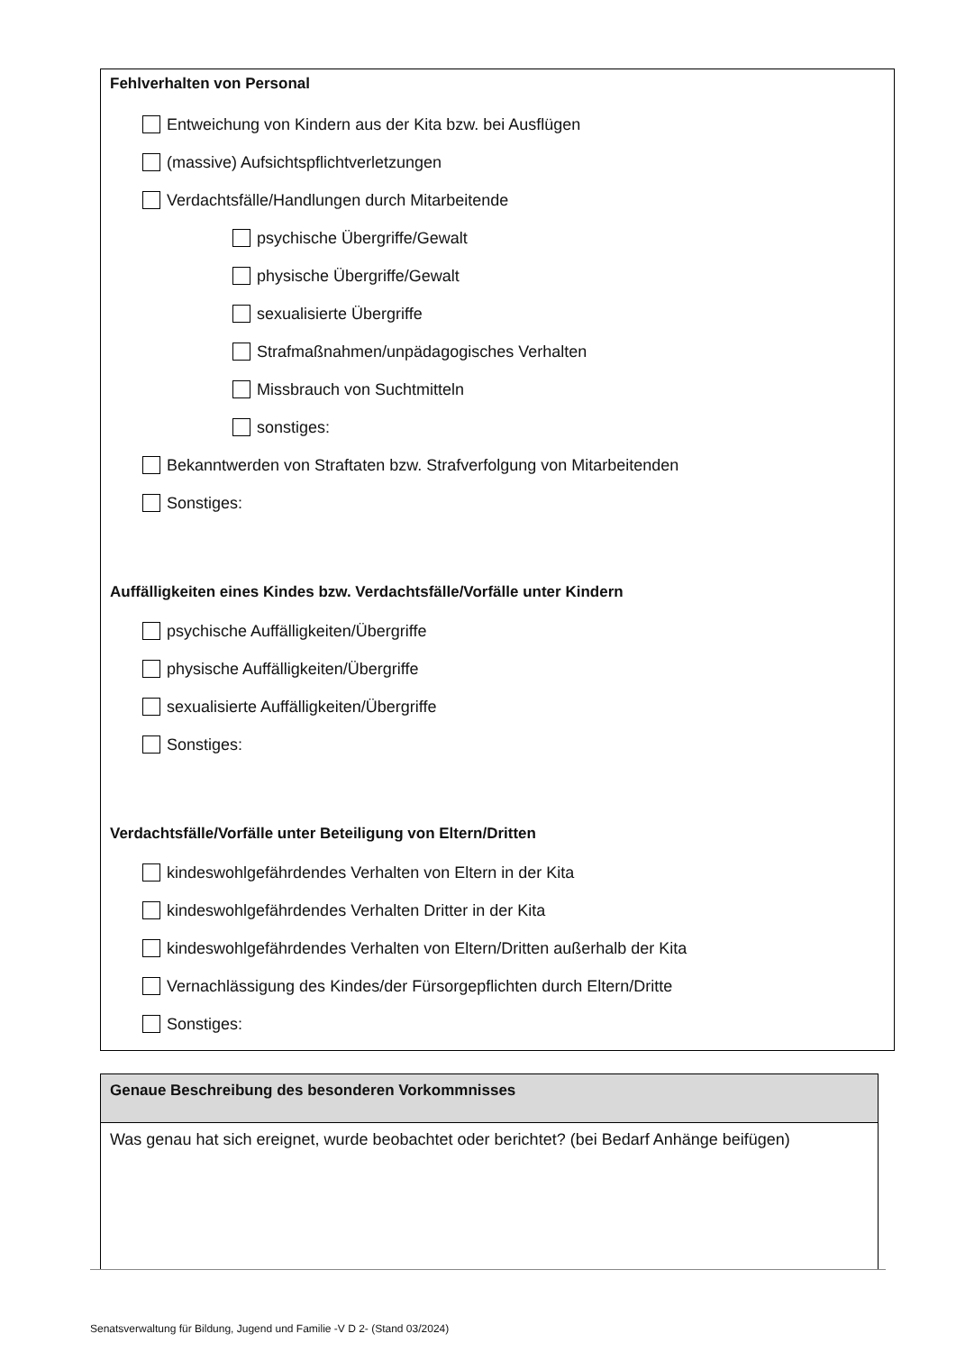Fehlverhalten von Personal
Entweichung von Kindern aus der Kita bzw. bei Ausflügen
(massive) Aufsichtspflichtverletzungen
Verdachtsfälle/Handlungen durch Mitarbeitende
psychische Übergriffe/Gewalt
physische Übergriffe/Gewalt
sexualisierte Übergriffe
Strafmaßnahmen/unpädagogisches Verhalten
Missbrauch von Suchtmitteln
sonstiges:
Bekanntwerden von Straftaten bzw. Strafverfolgung von Mitarbeitenden
Sonstiges:
Auffälligkeiten eines Kindes bzw. Verdachtsfälle/Vorfälle unter Kindern
psychische Auffälligkeiten/Übergriffe
physische Auffälligkeiten/Übergriffe
sexualisierte Auffälligkeiten/Übergriffe
Sonstiges:
Verdachtsfälle/Vorfälle unter Beteiligung von Eltern/Dritten
kindeswohlgefährdendes Verhalten von Eltern in der Kita
kindeswohlgefährdendes Verhalten Dritter in der Kita
kindeswohlgefährdendes Verhalten von Eltern/Dritten außerhalb der Kita
Vernachlässigung des Kindes/der Fürsorgepflichten durch Eltern/Dritte
Sonstiges:
Genaue Beschreibung des besonderen Vorkommnisses
Was genau hat sich ereignet, wurde beobachtet oder berichtet? (bei Bedarf Anhänge beifügen)
Senatsverwaltung für Bildung, Jugend und Familie -V D 2- (Stand 03/2024)